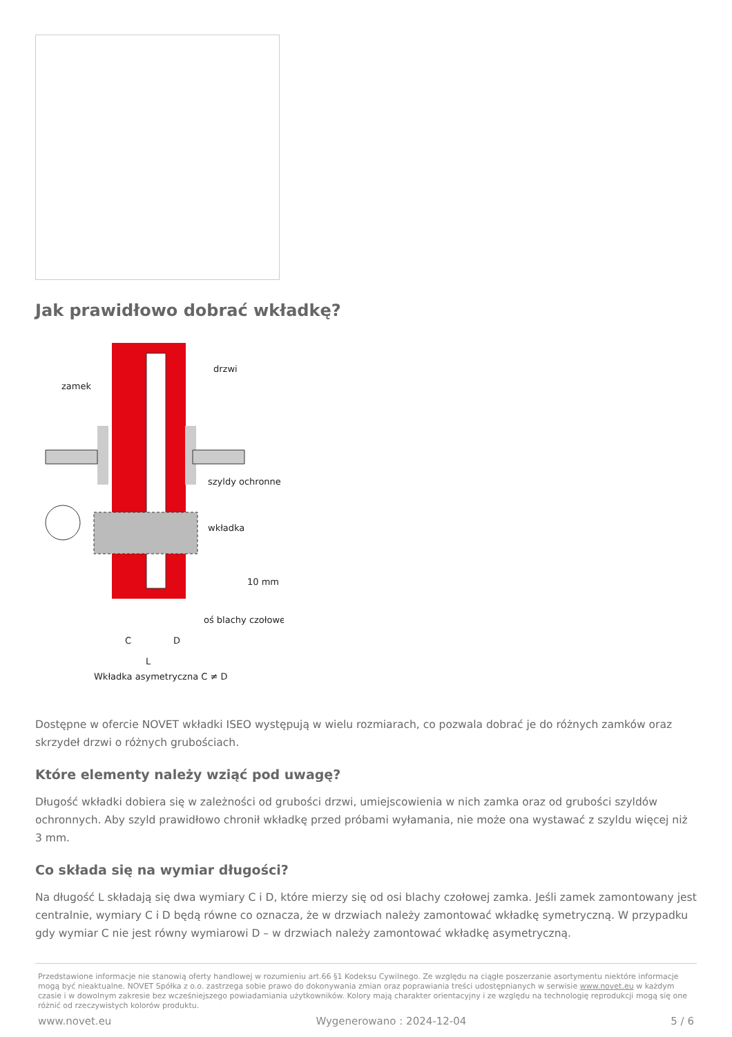Jak prawidłowo dobrać wkładkę?
zamek
drzwi
szyldy ochronne
wkładka
10 mm
oś blachy czołowej
C
D
L
Wkładka asymetryczna C ≠ D
Dostępne w ofercie NOVET wkładki ISEO występują w wielu rozmiarach, co pozwala dobrać je do różnych zamków oraz skrzydeł drzwi o różnych grubościach.
Które elementy należy wziąć pod uwagę?
Długość wkładki dobiera się w zależności od grubości drzwi, umiejscowienia w nich zamka oraz od grubości szyldów ochronnych. Aby szyld prawidłowo chronił wkładkę przed próbami wyłamania, nie może ona wystawać z szyldu więcej niż 3 mm.
Co składa się na wymiar długości?
Na długość L składają się dwa wymiary C i D, które mierzy się od osi blachy czołowej zamka. Jeśli zamek zamontowany jest centralnie, wymiary C i D będą równe co oznacza, że w drzwiach należy zamontować wkładkę symetryczną. W przypadku gdy wymiar C nie jest równy wymiarowi D – w drzwiach należy zamontować wkładkę asymetryczną.
Przedstawione informacje nie stanowią oferty handlowej w rozumieniu art.66 §1 Kodeksu Cywilnego. Ze względu na ciągłe poszerzanie asortymentu niektóre informacje mogą być nieaktualne. NOVET Spółka z o.o. zastrzega sobie prawo do dokonywania zmian oraz poprawiania treści udostępnianych w serwisie www.novet.eu w każdym czasie i w dowolnym zakresie bez wcześniejszego powiadamiania użytkowników. Kolory mają charakter orientacyjny i ze względu na technologię reprodukcji mogą się one różnić od rzeczywistych kolorów produktu.
www.novet.eu Wygenerowano : 2024-12-04 5 / 6